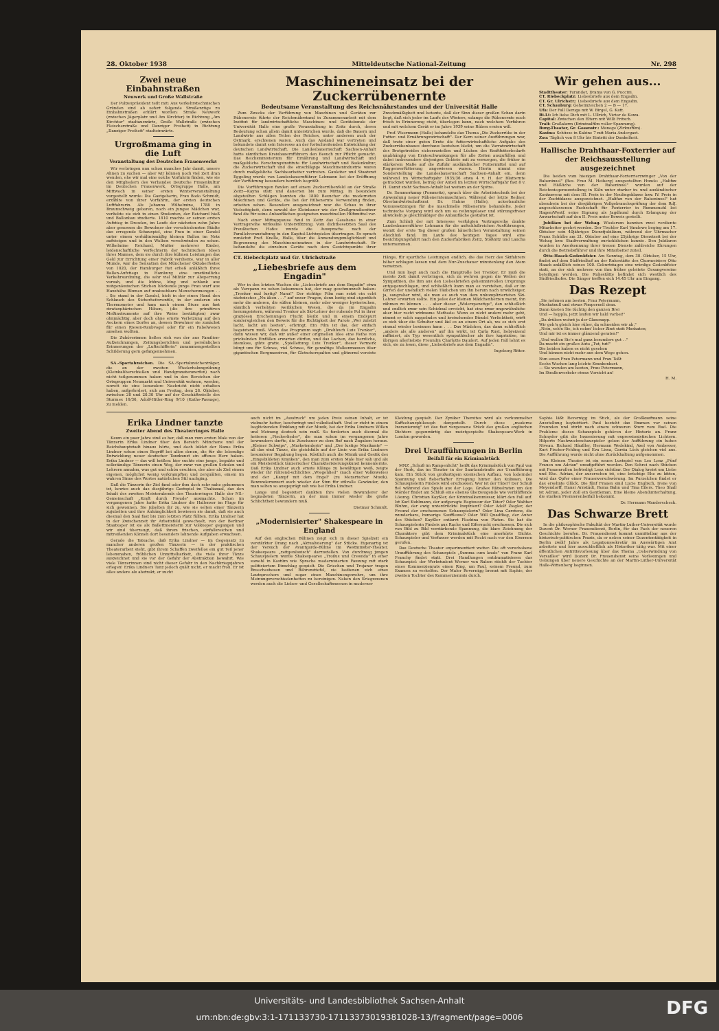28. Oktober 1938 Mitteldeutsche National-Zeitung Nr. 298
Zwei neue Einbahnstraßen
Neuwerk und Große Wallstraße
Der Polizeipräsident teilt mit: Aus verkehrstechnischen Gründen sind ab sofort folgende Straßenzüge zu Einbahnstraßen erklärt worden: Straße Neuwerk (zwischen Jägerplatz und Am Kirchtor) in Richtung „Am Kirchtor" stadtauswärts, Große Wallstraße (zwischen Fleischerstraße und Danziger Freiheit) in Richtung „Danziger Freiheit" stadteinwärts.
Urgroßmama ging in die Luft
Veranstaltung des Deutschen Frauenwerks
Wir verbringen nun schon manches Jahr damit, unsere Ahnen zu suchen — aber wir können noch viel Zeit dran wenden, ehe wir mal eine solche Vorfahrin finden, wie sie den Mitgliedern des Verbandes Deutsche Frauenkultur im Deutschen Frauenwerk, Ortsgruppe Halle, am Mittwoch in seiner ersten Winterveranstaltung vorgestellt wurde: Die Gastgeberin, Frau Bodo Schmidt, erzählte von ihrer Vorfahrin, der ersten deutschen Luftfahrerin. Als Johanna Wilhelmine, 1788 in Braunschweig geboren, noch ein junges Mädchen war, verliebte sie sich in einen Studenten, der Reichard hieß und Ballonbau studierte. 1810 machte er seinen ersten Aufstieg in Dresden, im Laufe der nächsten zehn Jahre aber genossen die Bewohner der verschiedensten Städte das erregende Schauspiel, eine Frau in einer Gondel unter einem verhältnismäßig kleinen Ballon im Netz aufsteigen und in den Wolken verschwinden zu sehen. Wilhelmine Reichard, Mutter mehrerer Kinder, leidenschaftliche Verfechterin der technischen Ideen ihres Mannes, dem sie durch ihre kühnen Leistungen das Geld zur Errichtung einer Fabrik verdiente, war in aller Munde, war die Sensation des Münchener Oktoberfestes von 1820, der Hamburger Rat erließ anläßlich ihres Ballon-Aufstiegs in Hamburg eine umständliche Verkehrsordnung, die sehr viel Militär zur Absperrung vorsah, und die kühne, klug und schlank aus zeitgenössischen Stichen blickende junge Frau warf aus Haushöhe Blumen auf unabsehbare Menschenmengen . . . Sie stand in der Gondel, hielt in der einen Hand den Schlauch des Sicherheitsventils, in der anderen ein Thermometer und kam nach einem Sturz aus fast stratosphärischen Höhen, (die ihre primitiven Meßinstrumente auf ihre Weise bestätigten) zwar ohnmächtig, aber doch ohne ernste Verletzung auf den Aeckern eines Dorfes an, dessen Bewohner sie zunächst für einen Riesen-Raubvogel oder für ein Fabelwesen ansehen wollten.
Die Zuhörerinnen ließen sich von der aus Familien-Aufzeichnungen, Zeitungsberichten und persönlichen Erinnerungen der „Luftschifferin" zusammengestellten Schilderung gern gefangennehmen.
SA.-Sportabzeichen. Die SA.-Sportabzeichenträger, die an der zweiten Wiederholungsübung (Kleinkaliberschießen und Handgranatenwerfen) noch nicht teilgenommen haben und in den Bereichen der Ortsgruppen Neumarkt und Universität wohnen, werden, soweit sie eine besondere Nachricht nicht erhalten haben, aufgefordert, sich am Freitag, dem 28. Oktober, zwischen 20 und 20.30 Uhr auf der Geschäftsstelle des Sturmes 16/36, Adolf-Hitler-Ring 9/10 (Kathe-Passage), zu melden.
Maschineneinsatz bei der Zuckerrübenernte
Bedeutsame Veranstaltung des Reichsnährstandes und der Universität Halle
Zum Zwecke der Vorführung von Maschinen und Geräten zur Rübenernte führte der Reichsnährstand in Zusammenarbeit mit dem Institut für landwirtschaftliche Maschinen- und Gerätekunde der Universität Halle eine große Veranstaltung in Zeitz durch, deren Bedeutung schon allein damit unterstrichen wurde, daß die Bauern und Landwirte aus allen Teilen des Reiches, unter anderem auch der Ostmark, erschienen waren. Auch das Ausland war vertreten und bekundete damit sein Interesse an der fortschreitenden Entwicklung der deutschen Landwirtschaft. Die Landesbauernschaft Sachsen-Anhalt hatte sämtlichen Kreisbauernführern den Besuch zur Pflicht gemacht. Das Reichsministerium für Ernährung und Landwirtschaft und maßgebliche Forschungsinstitute für Landwirtschaft und Bodenkultur, die Zuckerwirtschaft und die einschlägige Maschinenindustrie waren durch maßgebliche Sachbearbeiter vertreten. Gauleiter und Staatsrat Eggeling wurde von Landesbauernführer Lehmann bei der Eröffnung der Vorführung besonders herzlich begrüßt.
Die Vorführungen fanden auf einem Zuckerrübenfeld an der Straße Zeitz—Kayna statt und dauerten bis zum Mittag. In besonders abgeteilten Schlägen konnten die 1800 Besucher die modernsten Maschinen und Geräte, die bei der Rübenernte Verwendung finden, arbeiten sehen. Besonders ausgezeichnet war die Schau in ihrer Vielseitigkeit, denn sowohl der Kleinbauer wie der Großgrundbesitzer fand die für seine Anbauflächen geeigneten maschinellen Hilfsmittel vor.
Nach einer Mittagspause fand in Zeitz das Gesehene in einer Vortragsreihe wirksame Unterstützung. Vom dichtbesetzten Saal des Preußischen Hofes wurde die Aussprache nach der Parallelveranstaltung in den Kapitol-Lichtspielen übertragen. Es sprach zunächst Prof. Knolle, Halle, über die Anwendungsmöglichkeit und Begrenzung des Maschineneinsatzes in der Landwirtschaft. Er behandelte die einzelnen Geräte nach dem Gesichtspunkte ihrer Zweckmäßigkeit und betonte, daß der Sinn dieser großen Schau darin liegt, daß sich jeder im Laufe des Winters, solange die Rübenernte noch frisch in Erinnerung steht, überlegen kann, nach welchem Verfahren und mit welchem Gerät er im Jahre 1939 seine Rüben ernten will.
Prof. Woermann (Halle) behandelte das Thema „Die Zuckerrübe in der Futter- und Ernährungswirtschaft". Der Kern seiner Ausführungen war, daß trotz einer guten Ernte die futterwirtschaftliche Aufgabe des Zuckerrübenbaues durchaus bestehen bleibt, um die Vorratswirtschaft des Brotgetreides sicherzustellen und Lücken des Kraftfutterbedarfs unabhängig von Ernteschwankungen für alle Zeiten auszufüllen und dabei insbesondere diejenigen Gebiete mit zu versorgen, die früher in stärkerem Maße auf die Zufuhr ausländischer Futtermittel und auf Roggenverfütterung angewiesen waren. Hierin nimmt eine Sonderstellung die Landesbauernschaft Sachsen-Anhalt ein, denn während im Wirtschaftsjahr 1935/36 etwa 4 v. H. der Blatternte getrocknet wurden, betrug der Anteil im letzten Wirtschaftsjahr fast 8 v. H. Damit steht Sachsen-Anhalt bei weitem an der Spitze.
Dr. Sommerkamp (Pommritz), sprach über die Arbeitstechnik bei der Anwendung neuer Rübenerntemaschinen. Während der letzte Redner, Oberlandwirtschaftsrat Dr. Hahne (Halle), ackerbauliche Voraussetzungen für die maschinelle Rübenernte behandelte. Jeder technische Vorgang wird sich um so reibungsloser und störungsfreier abwickeln je gleichmäßiger die Anbaufläche gestaltet ist.
Zum Schluß der mit Interesse verfolgten Vortragsreihe dankte Landesbauernführer Lehmann für die aufschlußreichen Ausführungen, womit der erste Tag dieser großen bäuerlichen Veranstaltung seinen Abschluß fand. Im Laufe des heutigen Tages wird eine Besichtigungsfahrt nach den Zuckerfabriken Zeitz, Stößnitz und Laucha unternommen.
CT. Riebeckplatz und Gr. Ulrichstraße
„Liebesbriefe aus dem Engadin"
Wer in den letzten Wochen die „Liebesbriefe aus dem Engadin" etwa als Vorspann zu sehen bekommen hat, der mag geschmunzelt haben: „Trenker mal lustig? Nanu!" Der richtige Film nun setzt ein echt sächsisches „Nu äben . . ." auf unser Fragen, denn lustig sind eigentlich mehr die anderen, die süßen kleinen, mehr oder weniger hysterischen, sämtlich verliebten weiblichen Wesen, die da im Engadin herumgeistern, während Trenker als Ski-Lehrer der ruhende Pol in ihrer graziösen Erscheinungen Flucht bleibt und in einem Endspurt sondersgleichen den Beweis für die Richtigkeit der Parole „Wer zuletzt lacht, lacht am besten", erbringt. Ein Film ist das, der einfach begeistern muß. Wenn das Programm sagt: „Drehbuch Luis Trenker", dann wissen wir, daß wir außer einer originellen Idee eine Reihe von prickelnden Einfällen erwarten dürfen, und das Lachen, das herzliche, atemlose, gibts gratis. „Spielleitung: Luis Trenker", dieser Vermerk bürgt uns für Schnee, viel Schnee, für gewaltige Wolkenmassen über gigantischen Bergmassiven, für Gletscherspalten und glitzernd vereiste Hänge, für sportliche Leistungen endlich, die das Herz des Skifahrers höher schlagen lassen und dem Nur-Zuschauer minutenlang den Atem versetzen.
Und nun liegt auch noch die Hauptrolle bei Trenker. Er muß die meiste Zeit damit verbringen, sich zu wehren gegen die Wellen der Sympathien, die ihm aus den Liebesbriefen geheimnisvollen Ursprungs entgegenschlagen, und schließlich kann man es verstehen, daß er im Girren der unendlich vielen Täubchen um ihn herum noch urwüchsiger, ja, saugrober wird, als man es auch von dem unkomplizierteten Ski-Lehrer erwarten sollte. Ein jedes der kleinen Mädchenherzen meint, ihn zähmen zu können . . . aber dieser „Widerspenstige", den schließlich und endlich zwar sein Schicksal erreicht, hat eine zwar ungewöhnliche aber hier recht wirksame Methode: Wenn es nicht anders mehr geht, nimmt er solch zappelndes und kreischendes Bündel Verliebtheit, wirft es sich über die Schulter und läd es an einem Ort ab, wo es sich erst einmal wieder besinnen kann . . . Das Mädchen, das dann schließlich „anders als alle anderen" auf ihn wirkt, ist Carla Rust, liebreizend raffiniert, als Typ wesentlich sympathischer als ihre kapriziöse, im übrigen allerliebste Freundin Charlotte Daudert. Auf jeden Fall lohnt es sich, sie zu lesen, diese „Liebesbriefe aus dem Engadin".
Ingeborg Ritter.
Wir gehen aus...
Stadttheater: Turandot, Drama von G. Puccini.
CT. Riebeckplatz: Liebesbriefe aus dem Engadin.
CT. Gr. Ulrichstr.: Liebesbriefe aus dem Engadin.
CT. Schauburg: Geheimzeichen 2 — B — 17.
Ufa: Der Fall Deruga mit W. Birgel, G. Katt.
Ri-Li: Ich liebe Dich mit L. Ullrich, Victor de Kowa.
Capitol: Zwischen den Eltern mit Willi Fritsch.
Troli: Großalarm (Kriminalfilm voller Spannung).
Burg-Theater, Gr. Gosenstr.: Manege (Zirkusfilm).
Kasino: Schüsse in Kabine 7 mit Maria Andergast.
Zoo: Täglich von 8 Uhr bis Eintritt der Dunkelheit.
Hallische Drahthaar-Foxterrier auf der Reichsausstellung ausgezeichnet
Die beiden vom hiesigen Drahthaar-Foxterrierzwinger „Von der Rabeninsel" (Bes. Frau M. Heiberg) ausgestellten Hunde: „Halifax und Häßliche von der Rabeninsel" wurden auf der Reichssiegerausstellung in Köln unter starker in- und ausländischer Konkurrenz mit dem III. Preis in der Neulingsklasse bzw. IV. Preis in der Zuchtklasse ausgezeichnet. „Halifax von der Rabeninsel" hat obendrein bei der diesjährigen Vollgebrauchsprüfung der dem RdJ. angeschlossenen Fachschaft für Foxterrier in Rummenohl bei Hagen/Westf. seine Eignung als Jagdhund durch Erlangung der Anwartschaft auf den II. Preis unter Beweis gestellt.
Jubiläen bei der Wehag. Wiederum konnten zwei verdiente Mitarbeiter geehrt werden. Der Tischler Karl Vandewe beging am 17. Oktober sein 40jähriges Dienstjubiläum, während der Uhrmacher Franz Schülbe am 21. Oktober auf eine 25jährige Dienstzeit bei der Wehag bzw. Stadtverwaltung zurückblicken konnte. Den Jubilaren wurden in Anerkennung ihrer treuen Dienste zahlreiche Ehrungen durch die Betriebsführer und ihre Mitarbeiter zuteil.
Otto-Haack-Gedenkfeier. Am Sonntag, dem 30. Oktober, 15 Uhr, findet auf dem Südfriedhof an der Ruhestätte des Chormeisters Otto Haack anläßlich seines 100. Geburtstages eine würdige Gedenkfeier statt, an der sich mehrere von ihm früher geleitete Gesangvereine beteiligen werden. Die Ruhestätte befindet sich westlich des Südfriedhofes. Die Sänger treffen sich 14.45 Uhr am Eingang.
Das Rezept
„Sie nehmen am besten, Frau Petermann,
Muskatnuß und etwas Pimpernell dran.
Dann kneten Sie tüchtig den ganzen Brei
Und — hoppla, jetzt laufen wir bald vorbei!"
„Da drüben wohnt ja der Glasenapp.
Wir geh'n gleich hier rüber, da schneiden wir ab."
„Nein, seh'n Sie, ich nehm' lieber Zimt statt Muskaten;
Und mir ist es immer glänzend geraten!"
„Und wollen Sie's mal ganz besonders gut . ."
Da macht ein großes Auto „Tut, tut!"
Die beiden haben es nicht gesehen
Und können nicht mehr aus dem Wege gehen.
Nun essen Frau Petermann und Frau Toßt
Sechs Wochen lang leichte Krankenkost.
— Sie wenden am besten, Frau Petermann,
Im Straßenverkehr etwas Vorsicht an!
H. M.
Erika Lindner tanzte
Zweiter Abend des Theaterringes Halle
Kaum ein paar Jahre sind es her, daß man zum ersten Male von der Tänzerin Erika Lindner über den Bereich Münchens und der Reichshauptstadt hinaus hörte, und doch bildet der Name Erika Lindner schon einen Begriff bei allen denen, die für die lebendige Entwicklung neuer deutscher Tanzkunst ein offenes Herz haben. Erika Lindner — das will heißen: hier suchte eine junge, begabte und selbständige Tänzerin einen Weg, der zwar von großen Schulen und Lehrern annahm, was gut und schön erschien, der aber als Ziel einem eigenen, möglichst wenig verkrampften und zerquälten, einem im wahren Sinne des Wortes natürlichen Stil nachging.
Daß die Tänzerin ihr Ziel fand oder ihm doch sehr nahe gekommen ist, bewies auch das diesjährige Gastspiel im Thaliasaal, das den Inhalt des zweiten Meisterabends des Theaterringes Halle der NS.-Gemeinschaft „Kraft durch Freude" ausmachte. Schon im vergangenen Jahre hatte Erika Lindner die Hallenser im Fluge für sich gewonnen. Sie jubelten ihr zu, wie sie selten einer Tänzerin zujubelten und ihre Anhänglichkeit bewiesen sie damit, daß sie auch diesmal den Saal fast bis zum letzten Platz füllten. Erika Lindner hat in der Zwischenzeit ihr Arbeitsfeld gewechselt, von der Berliner Staatsoper ist sie als Ballettmeisterin zur Volksoper gegangen und wir sind überzeugt, daß ihrem frischen, einfallsreichen und mitreißenden Können dort besonders lohnende Aufgaben erwachsen.
Gerade die Tatsache, daß Erika Lindner — im Gegensatz zu mancher anderen großen Tänzerin — in der praktischen Theaterarbeit steht, gibt ihrem Schaffen zweifellos ein gut Teil jener lebensnahen, fröhlichen Unmittelbarkeit, die viele ihrer Tänze auszeichnet und sie vor der Gefahr der Abstraktion bewahrt. Wie viele Tänzerinnen sind nicht dieser Gefahr in den Nachkriegsjahren erlegen! Erika Lindners Tanz jedoch quält nicht, er macht froh. Er ist alles andere als abstrakt, er sucht
auch nicht im „Ausdruck" um jeden Preis seinen Inhalt, er ist vielmehr heiter, beschwingt und volksliedhaft. Und er steht in einem beglückenden Einklang mit der Musik, bei der Erika Lindners Willen und Meinung deutsch sein muß. So forderten auch diesmal die heiteren „Fischerlieder", die man schon im vergangenen Jahre bewundern durfte, die Zuschauer zu dem Ruf nach Zugaben heraus. „Kleiner Schwips", „Marketenderin" und „Der lustige Musikante" — all das sind Tänze, die gleichfalls auf der Linie von Erika Lindners besonderer Begabung liegen. Köstlich auch die Mimik und Gestik des „Eingebildeten Kranken", den man zum ersten Male hier sah und als ein Meisterstück tänzerischer Charakterisierungskunst kennenlernte. Daß Erika Lindner auch ernste Klänge zu bewältigen weiß, zeigte wieder ihr rührend-schlichtes „Wiegenlied" (nach einer Volksweise) und der „Kampf mit dem Engel" (zu Mozartscher Musik). Bewundernswert auch wieder der Sinn für stilvolle Gewänder, den man selten so ausgeprägt sah wie bei Erika Lindner.
Lange und begeistert dankten ihre vielen Bewunderer der begnadeten Tänzerin, an der man immer wieder die große Schlichtheit bewundern muß.
Dietmar Schmidt.
„Modernisierter" Shakespeare in England
Auf den englischen Bühnen zeigt sich in dieser Spielzeit ein verstärkter Drang nach „Aktualisierung" der Stücke. Eigenartig ist der Versuch der Avantgarde-Bühne im Westminster-Theater, Shakespeare „zeitgenössisch" darzustellen. Von durchweg jungen Schauspielern wurde Shakespeares „Troilus und Cressida" in einer sowohl in Kostüm wie Sprache modernisierten Fassung mit stark politisiertem Einschlag gespielt. Die Griechen und Trojaner tragen Breecheshosen und Röhrenstiefel, sie bedienen sich eines Lautsprechers und sogar eines Maschinengewehrs, um ihre Meinungsverschiedenheiten zu bereinigen. Neben den Kriegsszenen werden auch die Liebes- und Gesellschaftsszenen in moderner
Kleidung gespielt. Der Zyniker Thersites wird als verbummelter Kaffeehausphilosoph dargestellt. Durch diese „moderne Inszenierung" ist das fast vergessene Stück des großen englischen Dichters gegenwärtig das meistgespielte Shakespeare-Werk in London geworden.
Drei Uraufführungen in Berlin
Beifall für ein Kriminalstück
MNZ „Schuß im Rampenlicht" heißt das Kriminalstück von Paul van der Hurk, das im Theater in der Saarlandstraße zur Uraufführung kam. Ein Stück von großartigem szenischen Aufbau, von lodernder Spannung und fieberhafter Erregung hinter den Kulissen. Die Schauspielerin Findeis wird erschossen. Wer ist der Täter? Der Schuß fiel während des Spiels aus der Loge. Großes Rätselraten um den Mörder findet am Schluß eine ebenso überzeugende wie verblüffende Lösung. Christian Kayßler, der Kriminalkommissar, klärt den Fall auf. Ist Karl Kuhlmann, der aufgeregte Regisseur der Täter? Oder Walther Bluhm, der ewig unterdrückte Inspizient? Oder Adolf Ziegler, der Freund der erschossenen Schauspielerin? Oder Lina Carstens, die wunderbare, humorige Souffleuse? Oder Will Quadflieg, der Autor des Stückes? Kayßler entlarvt Flockina von Platen. Sie hat die Schauspielerin Findeis aus Rache und Eifersucht erschossen. Die sich von Bild zu Bild verstärkende Spannung, die klare Zeichnung der Charaktere gibt dem Kriminalstück eine unerhörte Dichte. Schauspieler und Verfasser werden mit Recht noch vor den Eisernen gerufen.
Das Deutsche Theater experimentiert weiter. Die oft verschobene Uraufführung des Schauspiels „Summa cum laude" von Franz Karl Franchy findet statt. Drei Handlungen entdramatisieren das Schauspiel: der Werkstudent Werner von Raben stiehlt der Tochter eines Kommerzienrats einen Ring, um Paul, seinem Freund, zum Examen zu verhelfen. Der Maler Revernigg brennt mit Sophie, der zweiten Tochter des Kommerzienrats durch.
Sophie läßt Revernigg im Stich, als der Großkaufmann seine Ausstellung boykottiert. Paul besteht das Examen vor seinen Freunden und stirbt nach einem schweren Sturz vom Rad. Die Probleme dieses Schauspiels gehören der Historie an. Franz Schnyder gibt die Inszenierung mit expressionistischen Lichtern. Hilperts Nachwuchsschauspieler geben der Aufführung ein hohes Niveau. Richard Häußler, Hermann Wedekind, Axel von Ambesser, Kurt Fischer-Fehling und Eva Lissa, Carsta Löck gleichen viel aus. Die Aufführung wurde nicht ohne Zurückhaltung aufgenommen.
Im Kleinen Theater ist ein neues Lustspiel von Leo Lenz „Fünf Frauen um Adrian" uraufgeführt worden. Den Schrei nach Stücken mit Frauenrollen befriedigt Lenz sichtbar. Der Dialog kreist um Liebe und Ehe. Adrian, der ausersehen ist, eine brüchige Ehe zu kitten, wird das Opfer einer Frauenverschwörung. Im Purzelchen findet er das ersehnte Glück. Die fünf Frauen sind Lucie Englisch, Irene von Meyendorff, Hansi Arnstädt, Roma Bahn und Tina Eilers. Theo Shall ist Adrian, jeder Zoll ein Gentleman. Eine kleine Abendunterhaltung, die starken Premierenbeifall bekommt.
Dr. Hermann Wanderscheck.
Das Schwarze Brett
In die philosophische Fakultät der Martin-Luther-Universität wurde Dozent Dr. Werner Frauendienst, Berlin, für das Fach der neueren Geschichte berufen. Dr. Frauendienst kommt unmittelbar aus der historisch-politischen Praxis, da er neben seiner Dozententätigkeit in Berlin zwölf Jahre als Legationssekretär im Auswärtigen Amt arbeitete und hier ausschließlich als Historiker tätig war. Mit einer öffentlichen Antrittsvorlesung über das Thema „Ueberwindung von Versailles" wird Dozent Dr. Frauendienst seine Vorlesungen und Uebungen über neuere Geschichte an der Martin-Luther-Universität Halle-Wittenberg beginnen.
Universitäts- und Landesbibliothek Sachsen-Anhalt
urn:nbn:de:gbv:3:1-171133730-17113373019381028-13/fragment/page=0006
DFG